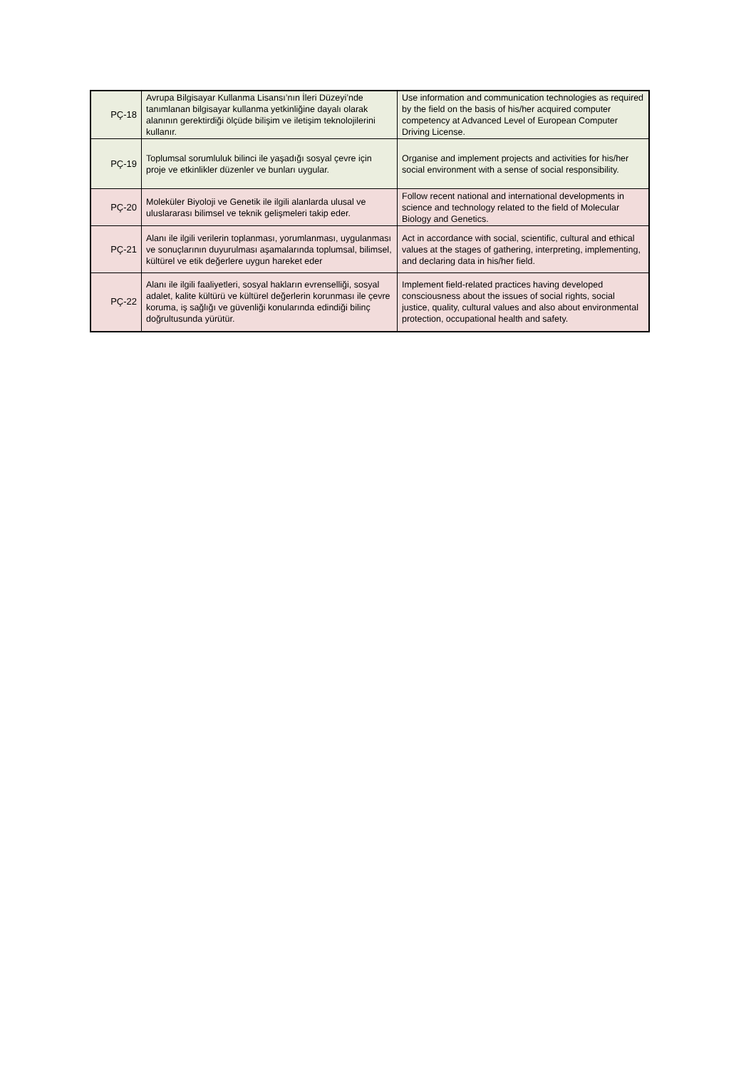| PÇ-18 | Avrupa Bilgisayar Kullanma Lisansı’nın İleri Düzeyi’nde tanımlanan bilgisayar kullanma yetkinliğine dayalı olarak alanının gerektirdiği ölçüde bilişim ve iletişim teknolojilerini kullanır. | Use information and communication technologies as required by the field on the basis of his/her acquired computer competency at Advanced Level of European Computer Driving License. |
| PÇ-19 | Toplumsal sorumluluk bilinci ile yaşadığı sosyal çevre için proje ve etkinlikler düzenler ve bunları uygular. | Organise and implement projects and activities for his/her social environment with a sense of social responsibility. |
| PÇ-20 | Moleküler Biyoloji ve Genetik ile ilgili alanlarda ulusal ve uluslararası bilimsel ve teknik gelişmeleri takip eder. | Follow recent national and international developments in science and technology related to the field of Molecular Biology and Genetics. |
| PÇ-21 | Alanı ile ilgili verilerin toplanması, yorumlanması, uygulanması ve sonuçlarının duyurulması aşamalarında toplumsal, bilimsel, kültürel ve etik değerlere uygun hareket eder | Act in accordance with social, scientific, cultural and ethical values at the stages of gathering, interpreting, implementing, and declaring data in his/her field. |
| PÇ-22 | Alanı ile ilgili faaliyetleri, sosyal hakların evrenselliği, sosyal adalet, kalite kültürü ve kültürel değerlerin korunması ile çevre koruma, iş sağlığı ve güvenliği konularında edindiği bilinç doğrultusunda yürütür. | Implement field-related practices having developed consciousness about the issues of social rights, social justice, quality, cultural values and also about environmental protection, occupational health and safety. |